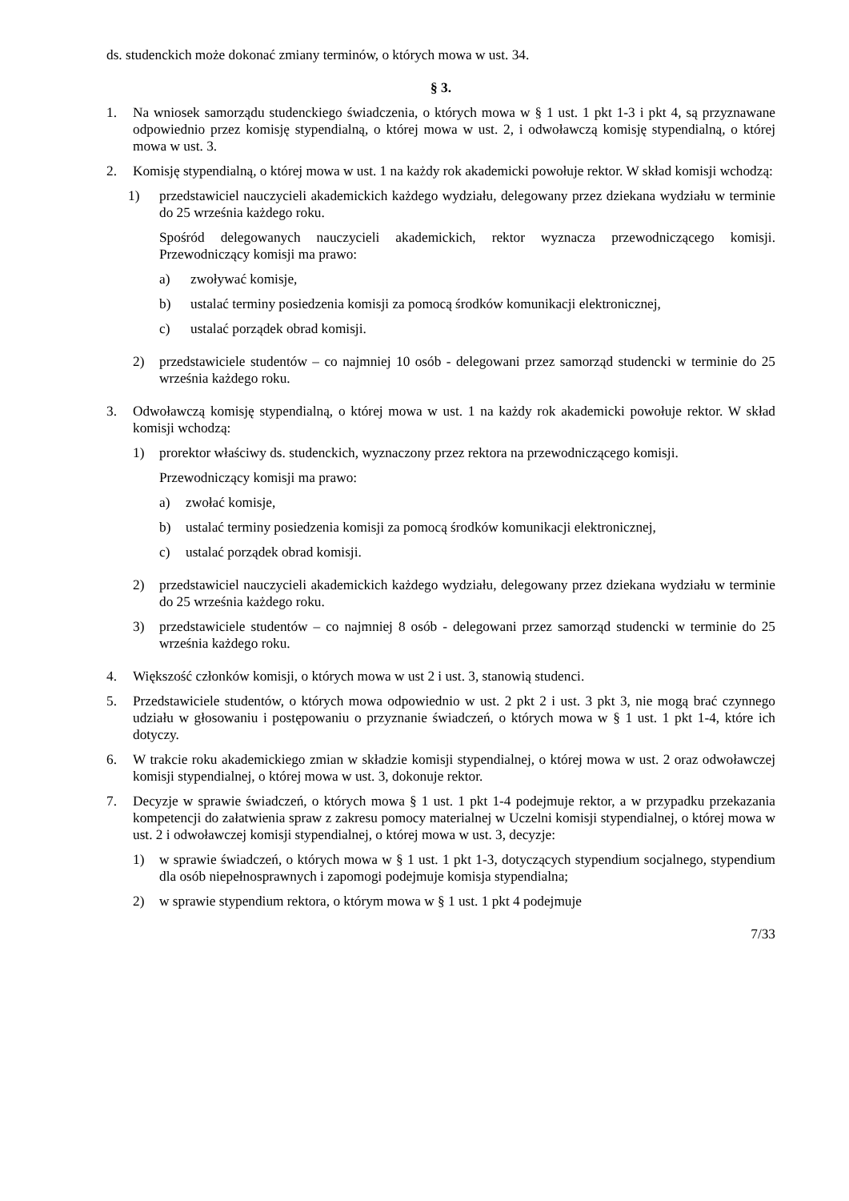ds. studenckich może dokonać zmiany terminów, o których mowa w ust. 34.
§ 3.
1. Na wniosek samorządu studenckiego świadczenia, o których mowa w § 1 ust. 1 pkt 1-3 i pkt 4, są przyznawane odpowiednio przez komisję stypendialną, o której mowa w ust. 2, i odwoławczą komisję stypendialną, o której mowa w ust. 3.
2. Komisję stypendialną, o której mowa w ust. 1 na każdy rok akademicki powołuje rektor. W skład komisji wchodzą:
1) przedstawiciel nauczycieli akademickich każdego wydziału, delegowany przez dziekana wydziału w terminie do 25 września każdego roku.
Spośród delegowanych nauczycieli akademickich, rektor wyznacza przewodniczącego komisji. Przewodniczący komisji ma prawo:
a) zwoływać komisje,
b) ustalać terminy posiedzenia komisji za pomocą środków komunikacji elektronicznej,
c) ustalać porządek obrad komisji.
2) przedstawiciele studentów – co najmniej 10 osób - delegowani przez samorząd studencki w terminie do 25 września każdego roku.
3. Odwoławczą komisję stypendialną, o której mowa w ust. 1 na każdy rok akademicki powołuje rektor. W skład komisji wchodzą:
1) prorektor właściwy ds. studenckich, wyznaczony przez rektora na przewodniczącego komisji.
Przewodniczący komisji ma prawo:
a) zwołać komisje,
b) ustalać terminy posiedzenia komisji za pomocą środków komunikacji elektronicznej,
c) ustalać porządek obrad komisji.
2) przedstawiciel nauczycieli akademickich każdego wydziału, delegowany przez dziekana wydziału w terminie do 25 września każdego roku.
3) przedstawiciele studentów – co najmniej 8 osób - delegowani przez samorząd studencki w terminie do 25 września każdego roku.
4. Większość członków komisji, o których mowa w ust 2 i ust. 3, stanowią studenci.
5. Przedstawiciele studentów, o których mowa odpowiednio w ust. 2 pkt 2 i ust. 3 pkt 3, nie mogą brać czynnego udziału w głosowaniu i postępowaniu o przyznanie świadczeń, o których mowa w § 1 ust. 1 pkt 1-4, które ich dotyczy.
6. W trakcie roku akademickiego zmian w składzie komisji stypendialnej, o której mowa w ust. 2 oraz odwoławczej komisji stypendialnej, o której mowa w ust. 3, dokonuje rektor.
7. Decyzje w sprawie świadczeń, o których mowa § 1 ust. 1 pkt 1-4 podejmuje rektor, a w przypadku przekazania kompetencji do załatwienia spraw z zakresu pomocy materialnej w Uczelni komisji stypendialnej, o której mowa w ust. 2 i odwoławczej komisji stypendialnej, o której mowa w ust. 3, decyzje:
1) w sprawie świadczeń, o których mowa w § 1 ust. 1 pkt 1-3, dotyczących stypendium socjalnego, stypendium dla osób niepełnosprawnych i zapomogi podejmuje komisja stypendialna;
2) w sprawie stypendium rektora, o którym mowa w § 1 ust. 1 pkt 4 podejmuje
7/33